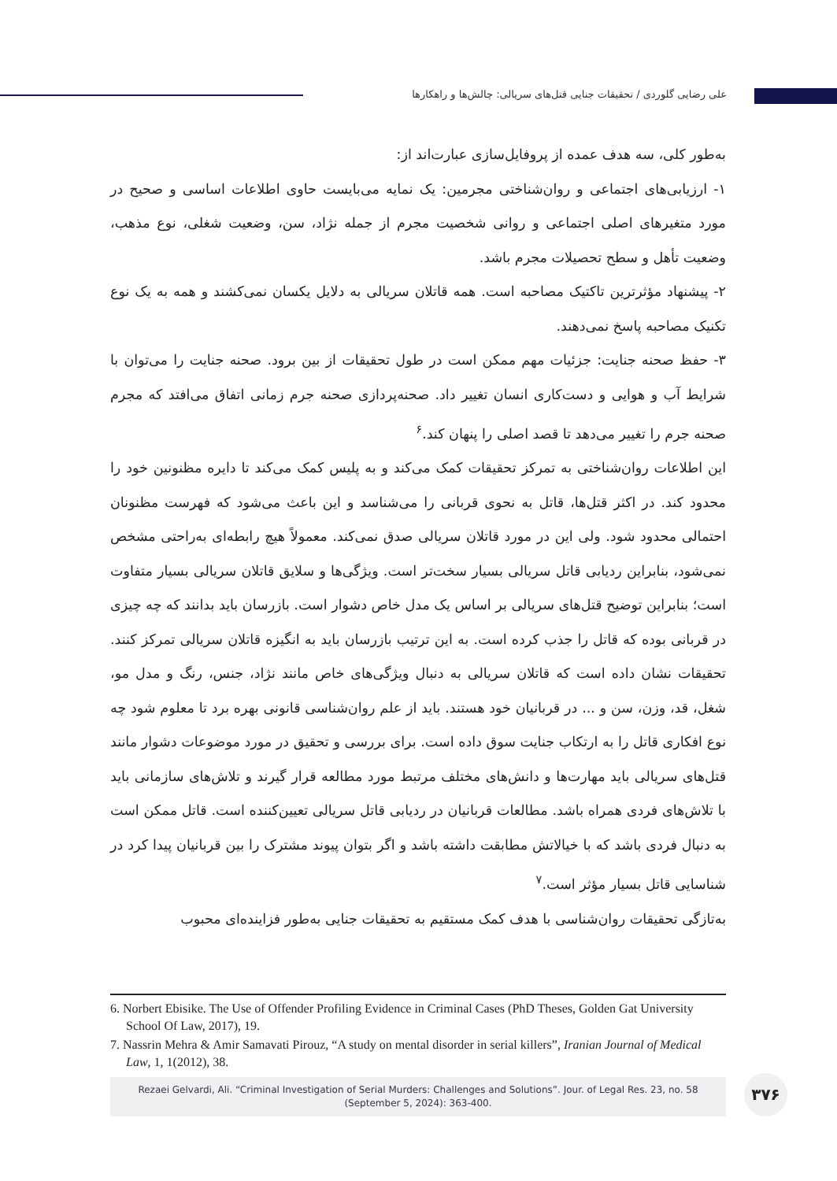علی رضایی گلوردی / تحقیقات جنایی قتل‌های سریالی: چالش‌ها و راهکارها
به‌طور کلی، سه هدف عمده از پروفایل‌سازی عبارت‌اند از:
۱- ارزیابی‌های اجتماعی و روان‌شناختی مجرمین: یک نمایه می‌بایست حاوی اطلاعات اساسی و صحیح در مورد متغیرهای اصلی اجتماعی و روانی شخصیت مجرم از جمله نژاد، سن، وضعیت شغلی، نوع مذهب، وضعیت تأهل و سطح تحصیلات مجرم باشد.
۲- پیشنهاد مؤثرترین تاکتیک مصاحبه است. همه قاتلان سریالی به دلایل یکسان نمی‌کشند و همه به یک نوع تکنیک مصاحبه پاسخ نمی‌دهند.
۳- حفظ صحنه جنایت: جزئیات مهم ممکن است در طول تحقیقات از بین برود. صحنه جنایت را می‌توان با شرایط آب و هوایی و دست‌کاری انسان تغییر داد. صحنه‌پردازی صحنه جرم زمانی اتفاق می‌افتد که مجرم صحنه جرم را تغییر می‌دهد تا قصد اصلی را پنهان کند.<sup>۶</sup>
این اطلاعات روان‌شناختی به تمرکز تحقیقات کمک می‌کند و به پلیس کمک می‌کند تا دایره مظنونین خود را محدود کند. در اکثر قتل‌ها، قاتل به نحوی قربانی را می‌شناسد و این باعث می‌شود که فهرست مظنونان احتمالی محدود شود. ولی این در مورد قاتلان سریالی صدق نمی‌کند. معمولاً هیچ رابطه‌ای به‌راحتی مشخص نمی‌شود، بنابراین ردیابی قاتل سریالی بسیار سخت‌تر است. ویژگی‌ها و سلایق قاتلان سریالی بسیار متفاوت است؛ بنابراین توضیح قتل‌های سریالی بر اساس یک مدل خاص دشوار است. بازرسان باید بدانند که چه چیزی در قربانی بوده که قاتل را جذب کرده است. به این ترتیب بازرسان باید به انگیزه قاتلان سریالی تمرکز کنند. تحقیقات نشان داده است که قاتلان سریالی به دنبال ویژگی‌های خاص مانند نژاد، جنس، رنگ و مدل مو، شغل، قد، وزن، سن و ... در قربانیان خود هستند. باید از علم روان‌شناسی قانونی بهره برد تا معلوم شود چه نوع افکاری قاتل را به ارتکاب جنایت سوق داده است. برای بررسی و تحقیق در مورد موضوعات دشوار مانند قتل‌های سریالی باید مهارت‌ها و دانش‌های مختلف مرتبط مورد مطالعه قرار گیرند و تلاش‌های سازمانی باید با تلاش‌های فردی همراه باشد. مطالعات قربانیان در ردیابی قاتل سریالی تعیین‌کننده است. قاتل ممکن است به دنبال فردی باشد که با خیالاتش مطابقت داشته باشد و اگر بتوان پیوند مشترک را بین قربانیان پیدا کرد در شناسایی قاتل بسیار مؤثر است.<sup>۷</sup>
به‌تازگی تحقیقات روان‌شناسی با هدف کمک مستقیم به تحقیقات جنایی به‌طور فزاینده‌ای محبوب
6. Norbert Ebisike. The Use of Offender Profiling Evidence in Criminal Cases (PhD Theses, Golden Gat University School Of Law, 2017), 19.
7. Nassrin Mehra & Amir Samavati Pirouz, “A study on mental disorder in serial killers”, Iranian Journal of Medical Law, 1, 1(2012), 38.
Rezaei Gelvardi, Ali. “Criminal Investigation of Serial Murders: Challenges and Solutions”. Jour. of Legal Res. 23, no. 58
(September 5, 2024): 363-400.
۳۷۶